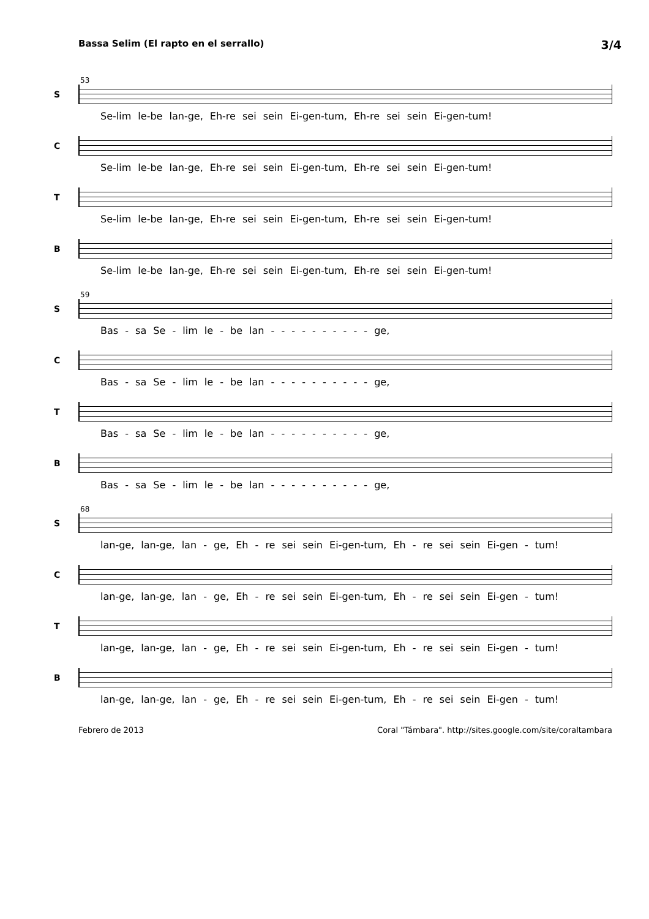Bassa Selim (El rapto en el serrallo) 3/4
53
S
Se-lim le-be lan-ge, Eh-re sei sein Ei-gen-tum, Eh-re sei sein Ei-gen-tum!
C
Se-lim le-be lan-ge, Eh-re sei sein Ei-gen-tum, Eh-re sei sein Ei-gen-tum!
T
Se-lim le-be lan-ge, Eh-re sei sein Ei-gen-tum, Eh-re sei sein Ei-gen-tum!
B
Se-lim le-be lan-ge, Eh-re sei sein Ei-gen-tum, Eh-re sei sein Ei-gen-tum!
59
S
Bas - sa Se - lim le - be lan - - - - - - - - - - ge,
C
Bas - sa Se - lim le - be lan - - - - - - - - - - ge,
T
Bas - sa Se - lim le - be lan - - - - - - - - - - ge,
B
Bas - sa Se - lim le - be lan - - - - - - - - - - ge,
68
S
lan-ge, lan-ge, lan - ge, Eh - re sei sein Ei-gen-tum, Eh - re sei sein Ei-gen - tum!
C
lan-ge, lan-ge, lan - ge, Eh - re sei sein Ei-gen-tum, Eh - re sei sein Ei-gen - tum!
T
lan-ge, lan-ge, lan - ge, Eh - re sei sein Ei-gen-tum, Eh - re sei sein Ei-gen - tum!
B
lan-ge, lan-ge, lan - ge, Eh - re sei sein Ei-gen-tum, Eh - re sei sein Ei-gen - tum!
Febrero de 2013 Coral "Támbara". http://sites.google.com/site/coraltambara